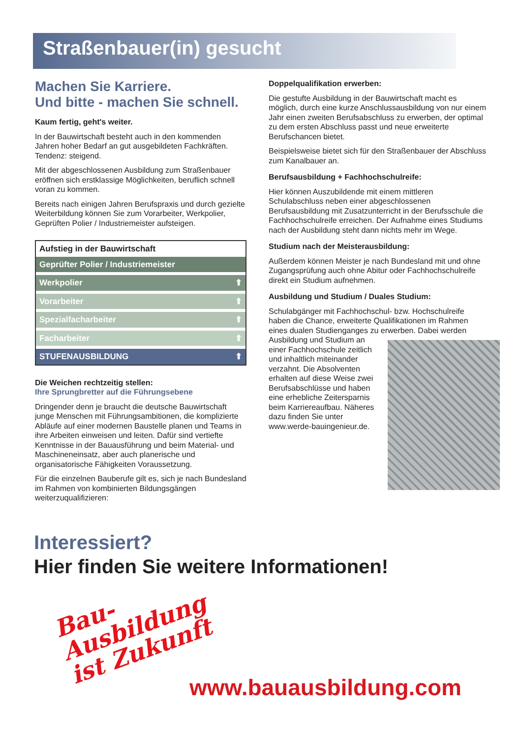Straßenbauer(in) gesucht
Machen Sie Karriere.
Und bitte - machen Sie schnell.
Kaum fertig, geht's weiter.
In der Bauwirtschaft besteht auch in den kommenden Jahren hoher Bedarf an gut ausgebildeten Fachkräften. Tendenz: steigend.
Mit der abgeschlossenen Ausbildung zum Straßenbauer eröffnen sich erstklassige Möglichkeiten, beruflich schnell voran zu kommen.
Bereits nach einigen Jahren Berufspraxis und durch gezielte Weiterbildung können Sie zum Vorarbeiter, Werkpolier, Geprüften Polier / Industriemeister aufsteigen.
Aufstieg in der Bauwirtschaft
Geprüfter Polier / Industriemeister
Werkpolier ⬆
Vorarbeiter ⬆
Spezialfacharbeiter ⬆
Facharbeiter ⬆
STUFENAUSBILDUNG ⬆
Die Weichen rechtzeitig stellen:
Ihre Sprungbretter auf die Führungsebene
Dringender denn je braucht die deutsche Bauwirtschaft junge Menschen mit Führungsambitionen, die komplizierte Abläufe auf einer modernen Baustelle planen und Teams in ihre Arbeiten einweisen und leiten. Dafür sind vertiefte Kenntnisse in der Bauausführung und beim Material- und Maschineneinsatz, aber auch planerische und organisatorische Fähigkeiten Voraussetzung.
Für die einzelnen Bauberufe gilt es, sich je nach Bundesland im Rahmen von kombinierten Bildungsgängen weiterzuqualifizieren:
Doppelqualifikation erwerben:
Die gestufte Ausbildung in der Bauwirtschaft macht es möglich, durch eine kurze Anschlussausbildung von nur einem Jahr einen zweiten Berufsabschluss zu erwerben, der optimal zu dem ersten Abschluss passt und neue erweiterte Berufschancen bietet.
Beispielsweise bietet sich für den Straßenbauer der Abschluss zum Kanalbauer an.
Berufsausbildung + Fachhochschulreife:
Hier können Auszubildende mit einem mittleren Schulabschluss neben einer abgeschlossenen Berufsausbildung mit Zusatzunterricht in der Berufsschule die Fachhochschulreife erreichen. Der Aufnahme eines Studiums nach der Ausbildung steht dann nichts mehr im Wege.
Studium nach der Meisterausbildung:
Außerdem können Meister je nach Bundesland mit und ohne Zugangsprüfung auch ohne Abitur oder Fachhochschulreife direkt ein Studium aufnehmen.
Ausbildung und Studium / Duales Studium:
Schulabgänger mit Fachhochschul- bzw. Hochschulreife haben die Chance, erweiterte Qualifikationen im Rahmen eines dualen Studienganges zu erwerben. Dabei werden Ausbildung und Studium an einer Fachhochschule zeitlich und inhaltlich miteinander verzahnt. Die Absolventen erhalten auf diese Weise zwei Berufsabschlüsse und haben eine erhebliche Zeitersparnis beim Karriereaufbau. Näheres dazu finden Sie unter www.werde-bauingenieur.de.
Interessiert?
Hier finden Sie weitere Informationen!
Bau-
Ausbildung
ist Zukunft
www.bauausbildung.com